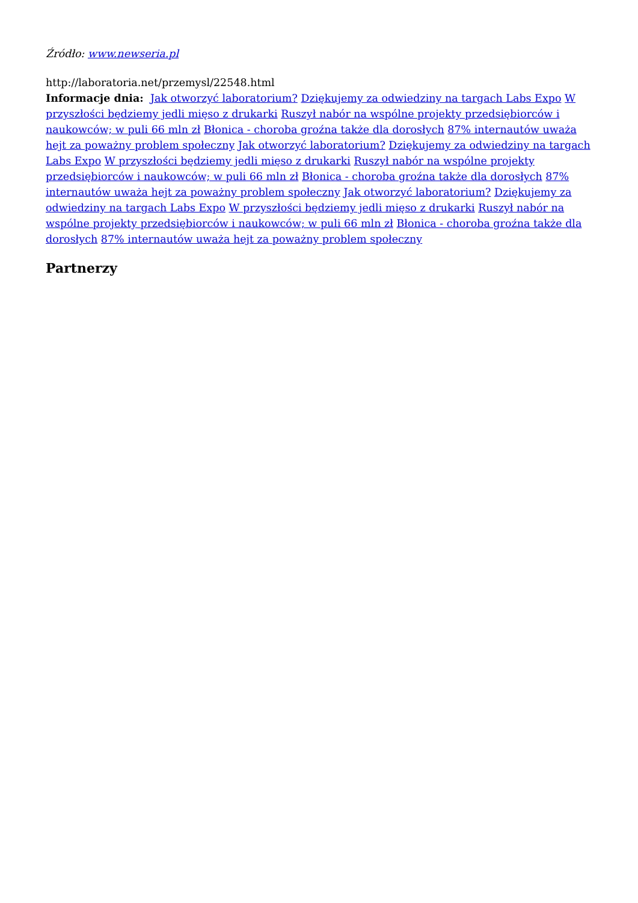Źródło: www.newseria.pl
http://laboratoria.net/przemysl/22548.html
Informacje dnia: Jak otworzyć laboratorium? Dziękujemy za odwiedziny na targach Labs Expo W przyszłości będziemy jedli mięso z drukarki Ruszył nabór na wspólne projekty przedsiębiorców i naukowców; w puli 66 mln zł Błonica - choroba groźna także dla dorosłych 87% internautów uważa hejt za poważny problem społeczny Jak otworzyć laboratorium? Dziękujemy za odwiedziny na targach Labs Expo W przyszłości będziemy jedli mięso z drukarki Ruszył nabór na wspólne projekty przedsiębiorców i naukowców; w puli 66 mln zł Błonica - choroba groźna także dla dorosłych 87% internautów uważa hejt za poważny problem społeczny Jak otworzyć laboratorium? Dziękujemy za odwiedziny na targach Labs Expo W przyszłości będziemy jedli mięso z drukarki Ruszył nabór na wspólne projekty przedsiębiorców i naukowców; w puli 66 mln zł Błonica - choroba groźna także dla dorosłych 87% internautów uważa hejt za poważny problem społeczny
Partnerzy